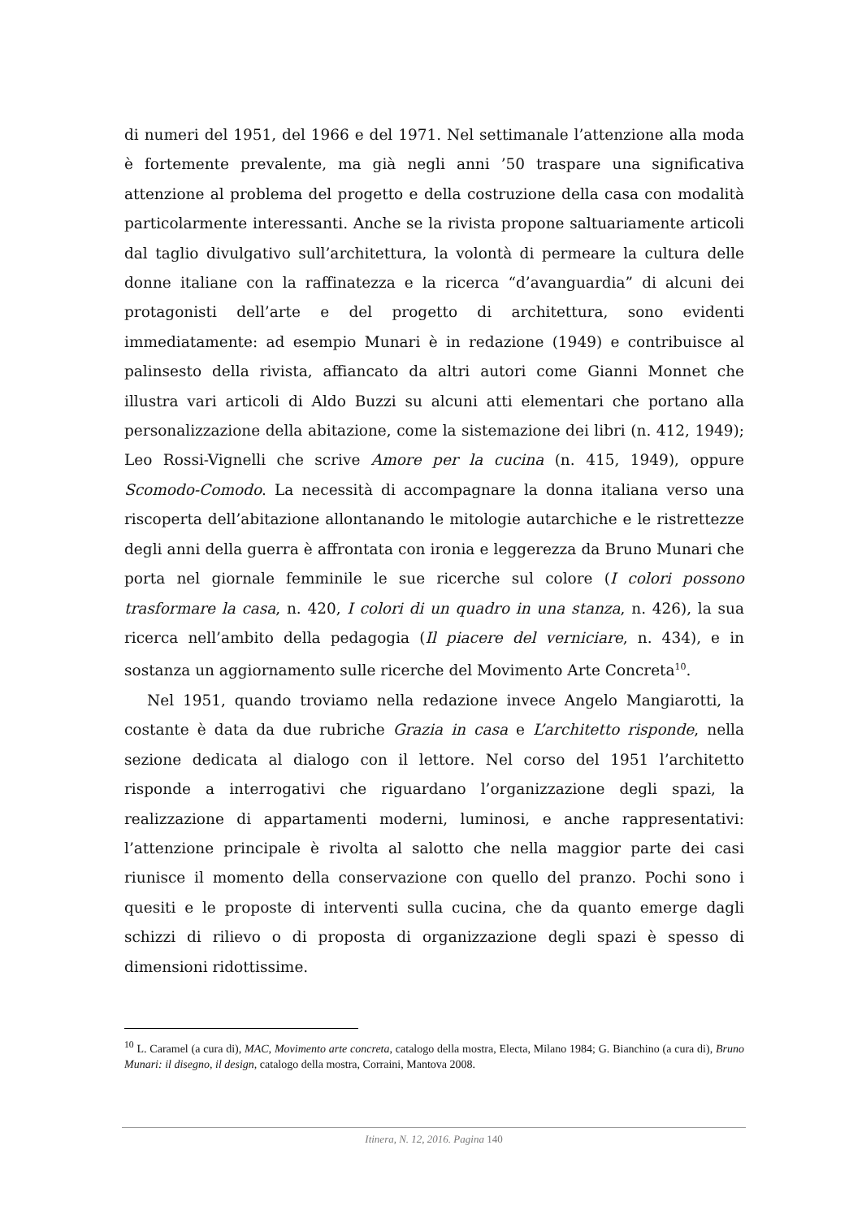di numeri del 1951, del 1966 e del 1971. Nel settimanale l’attenzione alla moda è fortemente prevalente, ma già negli anni ’50 traspare una significativa attenzione al problema del progetto e della costruzione della casa con modalità particolarmente interessanti. Anche se la rivista propone saltuariamente articoli dal taglio divulgativo sull’architettura, la volontà di permeare la cultura delle donne italiane con la raffinatezza e la ricerca “d’avanguardia” di alcuni dei protagonisti dell’arte e del progetto di architettura, sono evidenti immediatamente: ad esempio Munari è in redazione (1949) e contribuisce al palinsesto della rivista, affiancato da altri autori come Gianni Monnet che illustra vari articoli di Aldo Buzzi su alcuni atti elementari che portano alla personalizzazione della abitazione, come la sistemazione dei libri (n. 412, 1949); Leo Rossi-Vignelli che scrive Amore per la cucina (n. 415, 1949), oppure Scomodo-Comodo. La necessità di accompagnare la donna italiana verso una riscoperta dell’abitazione allontanando le mitologie autarchiche e le ristrettezze degli anni della guerra è affrontata con ironia e leggerezza da Bruno Munari che porta nel giornale femminile le sue ricerche sul colore (I colori possono trasformare la casa, n. 420, I colori di un quadro in una stanza, n. 426), la sua ricerca nell’ambito della pedagogia (Il piacere del verniciare, n. 434), e in sostanza un aggiornamento sulle ricerche del Movimento Arte Concreta<sup>10</sup>.
Nel 1951, quando troviamo nella redazione invece Angelo Mangiarotti, la costante è data da due rubriche Grazia in casa e L’architetto risponde, nella sezione dedicata al dialogo con il lettore. Nel corso del 1951 l’architetto risponde a interrogativi che riguardano l’organizzazione degli spazi, la realizzazione di appartamenti moderni, luminosi, e anche rappresentativi: l’attenzione principale è rivolta al salotto che nella maggior parte dei casi riunisce il momento della conservazione con quello del pranzo. Pochi sono i quesiti e le proposte di interventi sulla cucina, che da quanto emerge dagli schizzi di rilievo o di proposta di organizzazione degli spazi è spesso di dimensioni ridottissime.
<sup>10</sup> L. Caramel (a cura di), MAC, Movimento arte concreta, catalogo della mostra, Electa, Milano 1984; G. Bianchino (a cura di), Bruno Munari: il disegno, il design, catalogo della mostra, Corraini, Mantova 2008.
Itinera, N. 12, 2016. Pagina 140